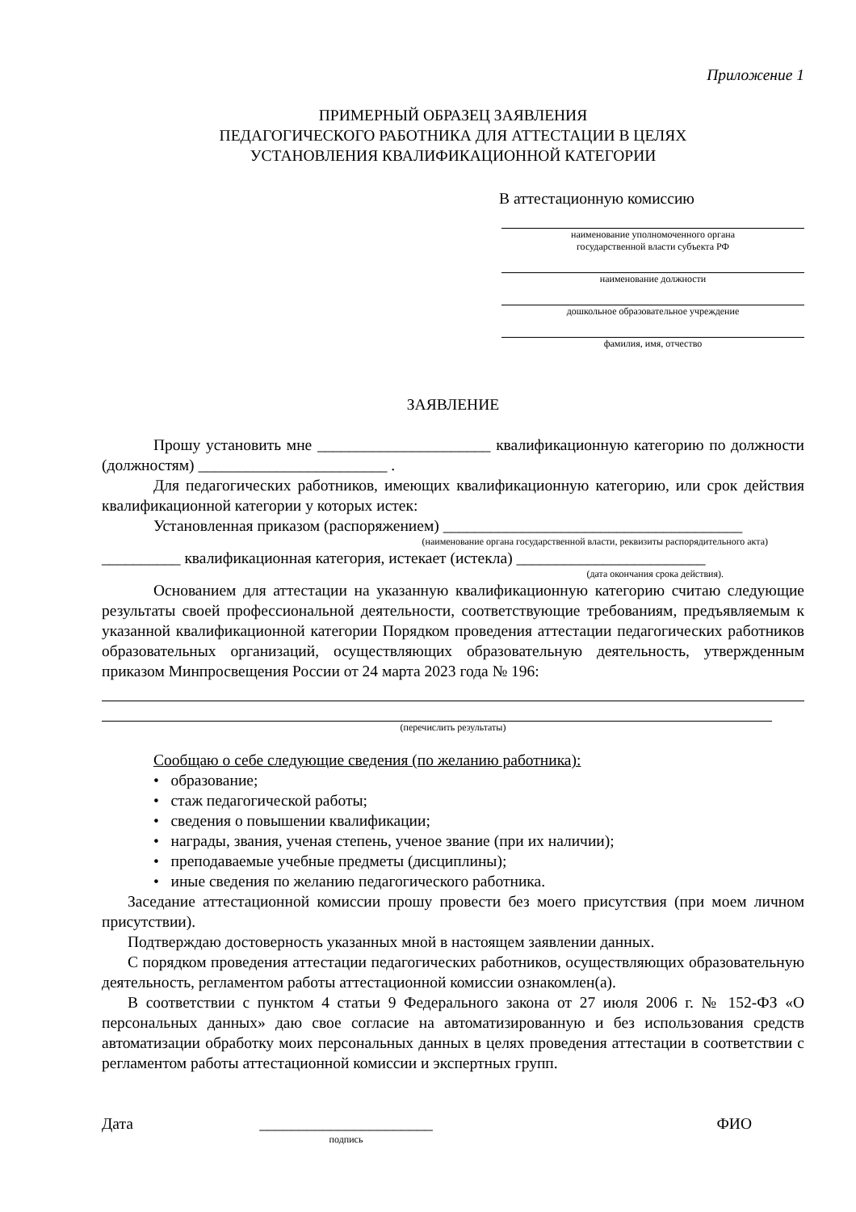Приложение 1
ПРИМЕРНЫЙ ОБРАЗЕЦ ЗАЯВЛЕНИЯ
ПЕДАГОГИЧЕСКОГО РАБОТНИКА ДЛЯ АТТЕСТАЦИИ В ЦЕЛЯХ
УСТАНОВЛЕНИЯ КВАЛИФИКАЦИОННОЙ КАТЕГОРИИ
В аттестационную комиссию
наименование уполномоченного органа
государственной власти субъекта РФ
наименование должности
дошкольное образовательное учреждение
фамилия, имя, отчество
ЗАЯВЛЕНИЕ
Прошу установить мне ______________________ квалификационную категорию по должности (должностям) ________________________ .
Для педагогических работников, имеющих квалификационную категорию, или срок действия квалификационной категории у которых истек:
Установленная приказом (распоряжением) ______________________________________
(наименование органа государственной власти, реквизиты распорядительного акта)
__________ квалификационная категория, истекает (истекла) ________________________
(дата окончания срока действия).
Основанием для аттестации на указанную квалификационную категорию считаю следующие результаты своей профессиональной деятельности, соответствующие требованиям, предъявляемым к указанной квалификационной категории Порядком проведения аттестации педагогических работников образовательных организаций, осуществляющих образовательную деятельность, утвержденным приказом Минпросвещения России от 24 марта 2023 года № 196:
(перечислить результаты)
Сообщаю о себе следующие сведения (по желанию работника):
• образование;
• стаж педагогической работы;
• сведения о повышении квалификации;
• награды, звания, ученая степень, ученое звание (при их наличии);
• преподаваемые учебные предметы (дисциплины);
• иные сведения по желанию педагогического работника.
Заседание аттестационной комиссии прошу провести без моего присутствия (при моем личном присутствии).
Подтверждаю достоверность указанных мной в настоящем заявлении данных.
С порядком проведения аттестации педагогических работников, осуществляющих образовательную деятельность, регламентом работы аттестационной комиссии ознакомлен(а).
В соответствии с пунктом 4 статьи 9 Федерального закона от 27 июля 2006 г. № 152-ФЗ «О персональных данных» даю свое согласие на автоматизированную и без использования средств автоматизации обработку моих персональных данных в целях проведения аттестации в соответствии с регламентом работы аттестационной комиссии и экспертных групп.
Дата ______________________
подпись
ФИО